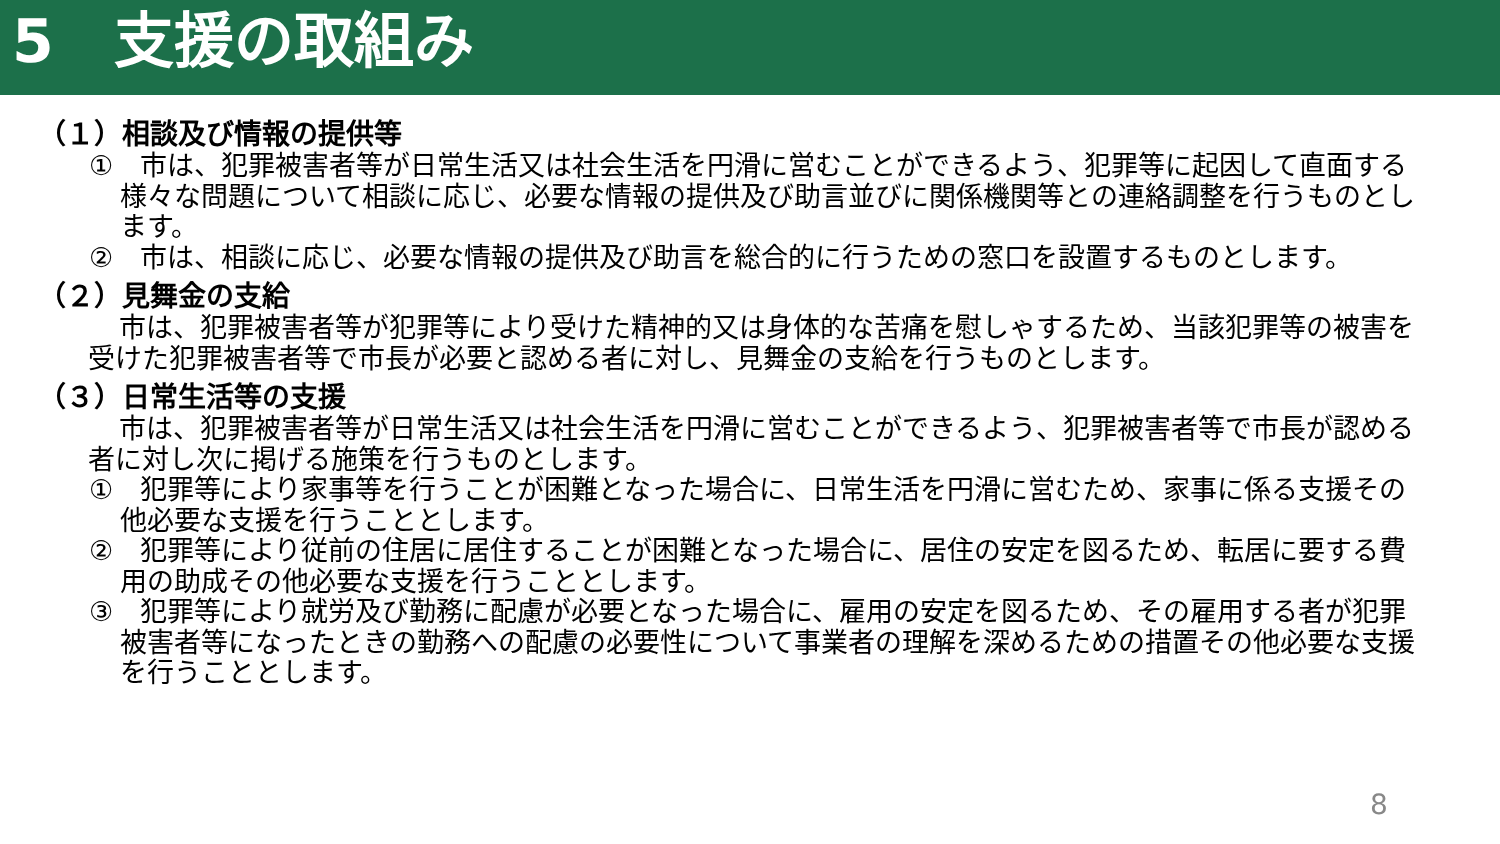5　支援の取組み
（１）相談及び情報の提供等
①　市は、犯罪被害者等が日常生活又は社会生活を円滑に営むことができるよう、犯罪等に起因して直面する様々な問題について相談に応じ、必要な情報の提供及び助言並びに関係機関等との連絡調整を行うものとします。
②　市は、相談に応じ、必要な情報の提供及び助言を総合的に行うための窓口を設置するものとします。
（２）見舞金の支給
市は、犯罪被害者等が犯罪等により受けた精神的又は身体的な苦痛を慰しゃするため、当該犯罪等の被害を受けた犯罪被害者等で市長が必要と認める者に対し、見舞金の支給を行うものとします。
（３）日常生活等の支援
市は、犯罪被害者等が日常生活又は社会生活を円滑に営むことができるよう、犯罪被害者等で市長が認める者に対し次に掲げる施策を行うものとします。
①　犯罪等により家事等を行うことが困難となった場合に、日常生活を円滑に営むため、家事に係る支援その他必要な支援を行うこととします。
②　犯罪等により従前の住居に居住することが困難となった場合に、居住の安定を図るため、転居に要する費用の助成その他必要な支援を行うこととします。
③　犯罪等により就労及び勤務に配慮が必要となった場合に、雇用の安定を図るため、その雇用する者が犯罪被害者等になったときの勤務への配慮の必要性について事業者の理解を深めるための措置その他必要な支援を行うこととします。
8